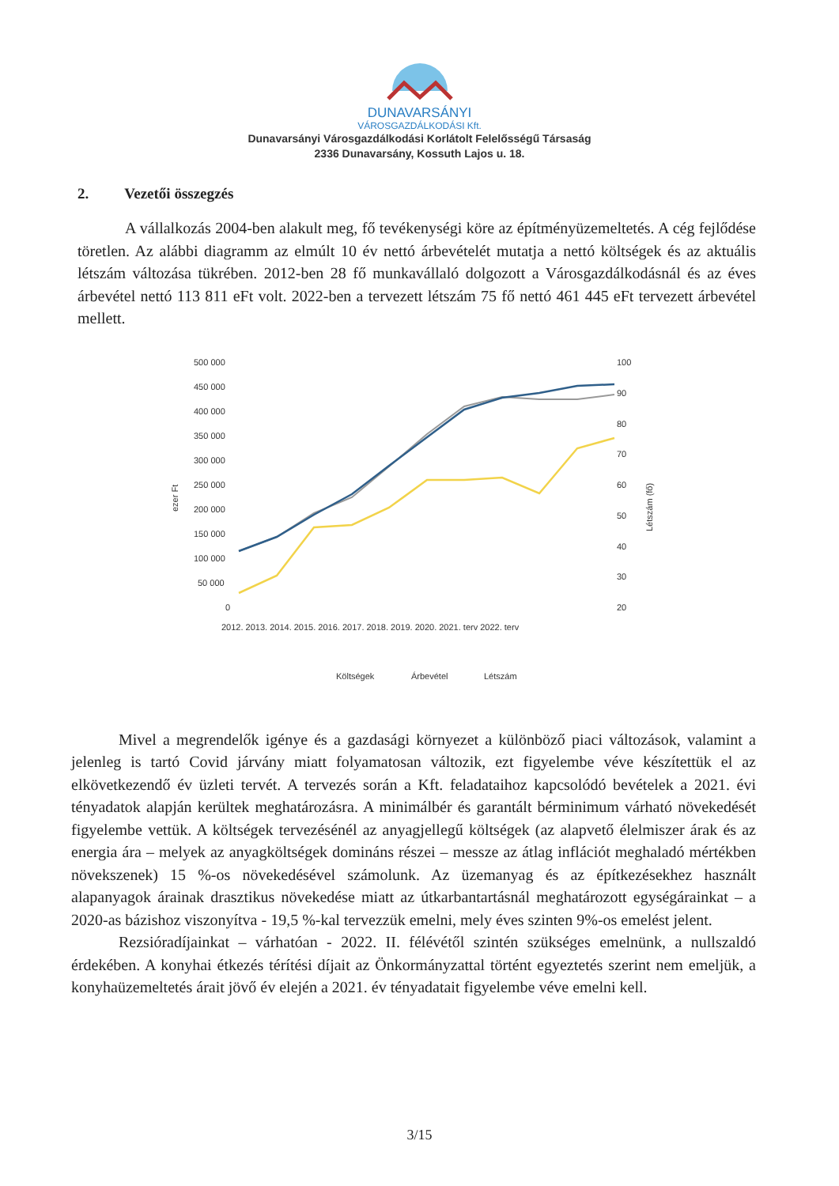DUNAVARSÁNYI
VÁROSGAZDÁLKODÁSI Kft.
Dunavarsányi Városgazdálkodási Korlátolt Felelősségű Társaság
2336 Dunavarsány, Kossuth Lajos u. 18.
2. Vezetői összegzés
A vállalkozás 2004-ben alakult meg, fő tevékenységi köre az építményüzemeltetés. A cég fejlődése töretlen. Az alábbi diagramm az elmúlt 10 év nettó árbevételét mutatja a nettó költségek és az aktuális létszám változása tükrében. 2012-ben 28 fő munkavállaló dolgozott a Városgazdálkodásnál és az éves árbevétel nettó 113 811 eFt volt. 2022-ben a tervezett létszám 75 fő nettó 461 445 eFt tervezett árbevétel mellett.
500 000
450 000
400 000
350 000
300 000
250 000
200 000
150 000
100 000
50 000
0
100
90
80
70
60
50
40
30
20
ezer Ft
Létszám (fő)
2012. 2013. 2014. 2015. 2016. 2017. 2018. 2019. 2020. 2021. terv 2022. terv
Költségek
Árbevétel
Létszám
Mivel a megrendelők igénye és a gazdasági környezet a különböző piaci változások, valamint a jelenleg is tartó Covid járvány miatt folyamatosan változik, ezt figyelembe véve készítettük el az elkövetkezendő év üzleti tervét. A tervezés során a Kft. feladataihoz kapcsolódó bevételek a 2021. évi tényadatok alapján kerültek meghatározásra. A minimálbér és garantált bérminimum várható növekedését figyelembe vettük. A költségek tervezésénél az anyagjellegű költségek (az alapvető élelmiszer árak és az energia ára – melyek az anyagköltségek domináns részei – messze az átlag inflációt meghaladó mértékben növekszenek) 15 %-os növekedésével számolunk. Az üzemanyag és az építkezésekhez használt alapanyagok árainak drasztikus növekedése miatt az útkarbantartásnál meghatározott egységárainkat – a 2020-as bázishoz viszonyítva - 19,5 %-kal tervezzük emelni, mely éves szinten 9%-os emelést jelent.
Rezsióradíjainkat – várhatóan - 2022. II. félévétől szintén szükséges emelnünk, a nullszaldó érdekében. A konyhai étkezés térítési díjait az Önkormányzattal történt egyeztetés szerint nem emeljük, a konyhaüzemeltetés árait jövő év elején a 2021. év tényadatait figyelembe véve emelni kell.
3/15